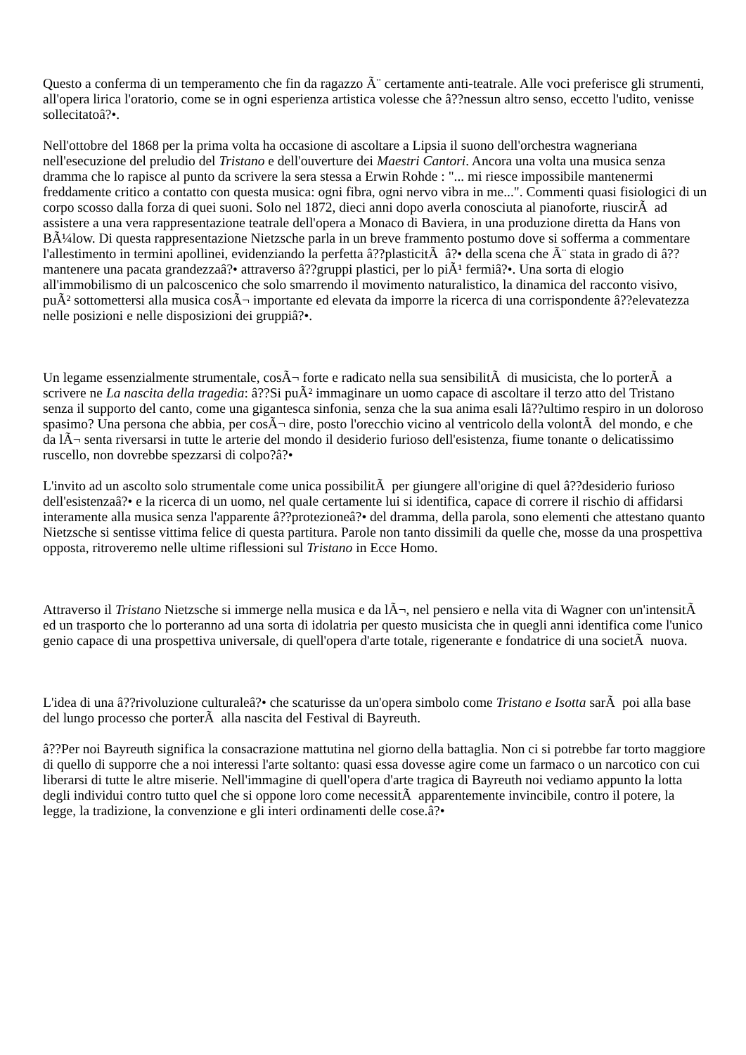Questo a conferma di un temperamento che fin da ragazzo Ã¨ certamente anti-teatrale. Alle voci preferisce gli strumenti, all'opera lirica l'oratorio, come se in ogni esperienza artistica volesse che â??nessun altro senso, eccetto l'udito, venisse sollecitatoâ?•.
Nell'ottobre del 1868 per la prima volta ha occasione di ascoltare a Lipsia il suono dell'orchestra wagneriana nell'esecuzione del preludio del Tristano e dell'ouverture dei Maestri Cantori. Ancora una volta una musica senza dramma che lo rapisce al punto da scrivere la sera stessa a Erwin Rohde : "... mi riesce impossibile mantenermi freddamente critico a contatto con questa musica: ogni fibra, ogni nervo vibra in me...". Commenti quasi fisiologici di un corpo scosso dalla forza di quei suoni. Solo nel 1872, dieci anni dopo averla conosciuta al pianoforte, riuscirÃ ad assistere a una vera rappresentazione teatrale dell'opera a Monaco di Baviera, in una produzione diretta da Hans von BÃ¼low. Di questa rappresentazione Nietzsche parla in un breve frammento postumo dove si sofferma a commentare l'allestimento in termini apollinei, evidenziando la perfetta â??plasticitÃ â?• della scena che Ã¨ stata in grado di â??mantenere una pacata grandezzaâ?• attraverso â??gruppi plastici, per lo piÃ¹ fermiâ?•. Una sorta di elogio all'immobilismo di un palcoscenico che solo smarrendo il movimento naturalistico, la dinamica del racconto visivo, puÃ² sottomettersi alla musica cosÃ¬ importante ed elevata da imporre la ricerca di una corrispondente â??elevatezza nelle posizioni e nelle disposizioni dei gruppiâ?•.
Un legame essenzialmente strumentale, cosÃ¬ forte e radicato nella sua sensibilitÃ di musicista, che lo porterÃ a scrivere ne La nascita della tragedia: â??Si puÃ² immaginare un uomo capace di ascoltare il terzo atto del Tristano senza il supporto del canto, come una gigantesca sinfonia, senza che la sua anima esali lâ??ultimo respiro in un doloroso spasimo? Una persona che abbia, per cosÃ¬ dire, posto l'orecchio vicino al ventricolo della volontÃ del mondo, e che da lÃ¬ senta riversarsi in tutte le arterie del mondo il desiderio furioso dell'esistenza, fiume tonante o delicatissimo ruscello, non dovrebbe spezzarsi di colpo?â?•
L'invito ad un ascolto solo strumentale come unica possibilitÃ per giungere all'origine di quel â??desiderio furioso dell'esistenzaâ?• e la ricerca di un uomo, nel quale certamente lui si identifica, capace di correre il rischio di affidarsi interamente alla musica senza l'apparente â??protezioneâ?• del dramma, della parola, sono elementi che attestano quanto Nietzsche si sentisse vittima felice di questa partitura. Parole non tanto dissimili da quelle che, mosse da una prospettiva opposta, ritroveremo nelle ultime riflessioni sul Tristano in Ecce Homo.
Attraverso il Tristano Nietzsche si immerge nella musica e da lÃ¬, nel pensiero e nella vita di Wagner con un'intensitÃ ed un trasporto che lo porteranno ad una sorta di idolatria per questo musicista che in quegli anni identifica come l'unico genio capace di una prospettiva universale, di quell'opera d'arte totale, rigenerante e fondatrice di una societÃ nuova.
L'idea di una â??rivoluzione culturaleâ?• che scaturisse da un'opera simbolo come Tristano e Isotta sarÃ poi alla base del lungo processo che porterÃ alla nascita del Festival di Bayreuth.
â??Per noi Bayreuth significa la consacrazione mattutina nel giorno della battaglia. Non ci si potrebbe far torto maggiore di quello di supporre che a noi interessi l'arte soltanto: quasi essa dovesse agire come un farmaco o un narcotico con cui liberarsi di tutte le altre miserie. Nell'immagine di quell'opera d'arte tragica di Bayreuth noi vediamo appunto la lotta degli individui contro tutto quel che si oppone loro come necessitÃ apparentemente invincibile, contro il potere, la legge, la tradizione, la convenzione e gli interi ordinamenti delle cose.â?•